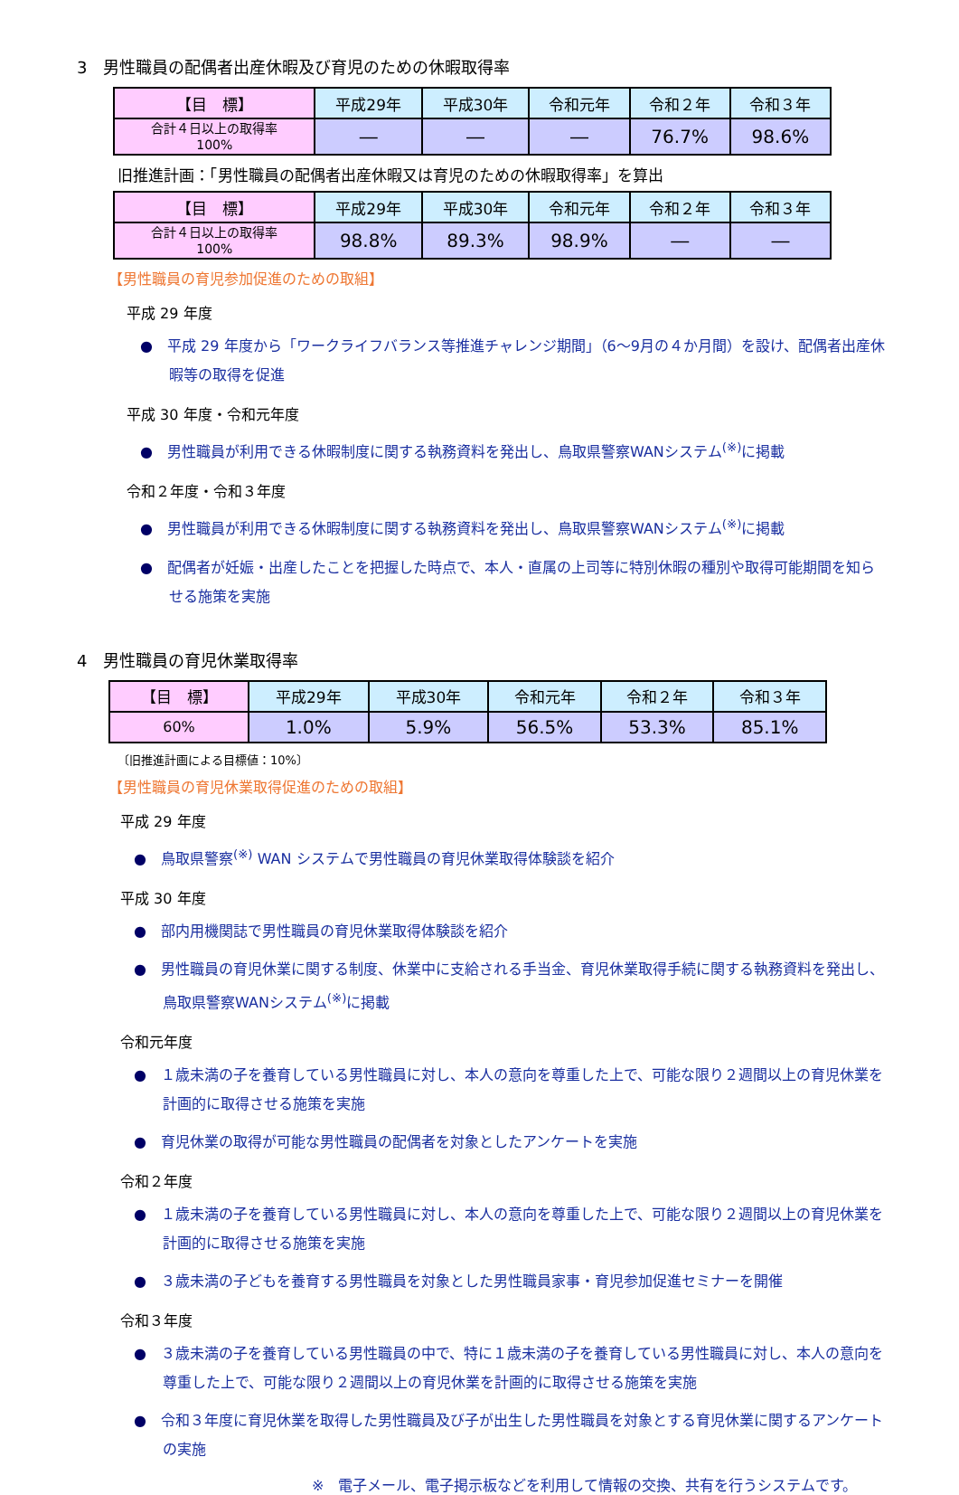3　男性職員の配偶者出産休暇及び育児のための休暇取得率
| 【目 標】 | 平成29年 | 平成30年 | 令和元年 | 令和２年 | 令和３年 |
| --- | --- | --- | --- | --- | --- |
| 合計４日以上の取得率 100% | ― | ― | ― | 76.7% | 98.6% |
旧推進計画：「男性職員の配偶者出産休暇又は育児のための休暇取得率」を算出
| 【目 標】 | 平成29年 | 平成30年 | 令和元年 | 令和２年 | 令和３年 |
| --- | --- | --- | --- | --- | --- |
| 合計４日以上の取得率 100% | 98.8% | 89.3% | 98.9% | ― | ― |
【男性職員の育児参加促進のための取組】
平成 29 年度
●　平成 29 年度から「ワークライフバランス等推進チャレンジ期間」（6～9月の４か月間）を設け、配偶者出産休暇等の取得を促進
平成 30 年度・令和元年度
●　男性職員が利用できる休暇制度に関する執務資料を発出し、鳥取県警察WANシステム<sup>(※)</sup>に掲載
令和２年度・令和３年度
●　男性職員が利用できる休暇制度に関する執務資料を発出し、鳥取県警察WANシステム<sup>(※)</sup>に掲載
●　配偶者が妊娠・出産したことを把握した時点で、本人・直属の上司等に特別休暇の種別や取得可能期間を知らせる施策を実施
4　男性職員の育児休業取得率
| 【目 標】 | 平成29年 | 平成30年 | 令和元年 | 令和２年 | 令和３年 |
| --- | --- | --- | --- | --- | --- |
| 60% | 1.0% | 5.9% | 56.5% | 53.3% | 85.1% |
〔旧推進計画による目標値：10%〕
【男性職員の育児休業取得促進のための取組】
平成 29 年度
●　鳥取県警察<sup>(※)</sup> WAN システムで男性職員の育児休業取得体験談を紹介
平成 30 年度
●　部内用機関誌で男性職員の育児休業取得体験談を紹介
●　男性職員の育児休業に関する制度、休業中に支給される手当金、育児休業取得手続に関する執務資料を発出し、鳥取県警察WANシステム<sup>(※)</sup>に掲載
令和元年度
●　１歳未満の子を養育している男性職員に対し、本人の意向を尊重した上で、可能な限り２週間以上の育児休業を計画的に取得させる施策を実施
●　育児休業の取得が可能な男性職員の配偶者を対象としたアンケートを実施
令和２年度
●　１歳未満の子を養育している男性職員に対し、本人の意向を尊重した上で、可能な限り２週間以上の育児休業を計画的に取得させる施策を実施
●　３歳未満の子どもを養育する男性職員を対象とした男性職員家事・育児参加促進セミナーを開催
令和３年度
●　３歳未満の子を養育している男性職員の中で、特に１歳未満の子を養育している男性職員に対し、本人の意向を尊重した上で、可能な限り２週間以上の育児休業を計画的に取得させる施策を実施
●　令和３年度に育児休業を取得した男性職員及び子が出生した男性職員を対象とする育児休業に関するアンケートの実施
※　電子メール、電子掲示板などを利用して情報の交換、共有を行うシステムです。